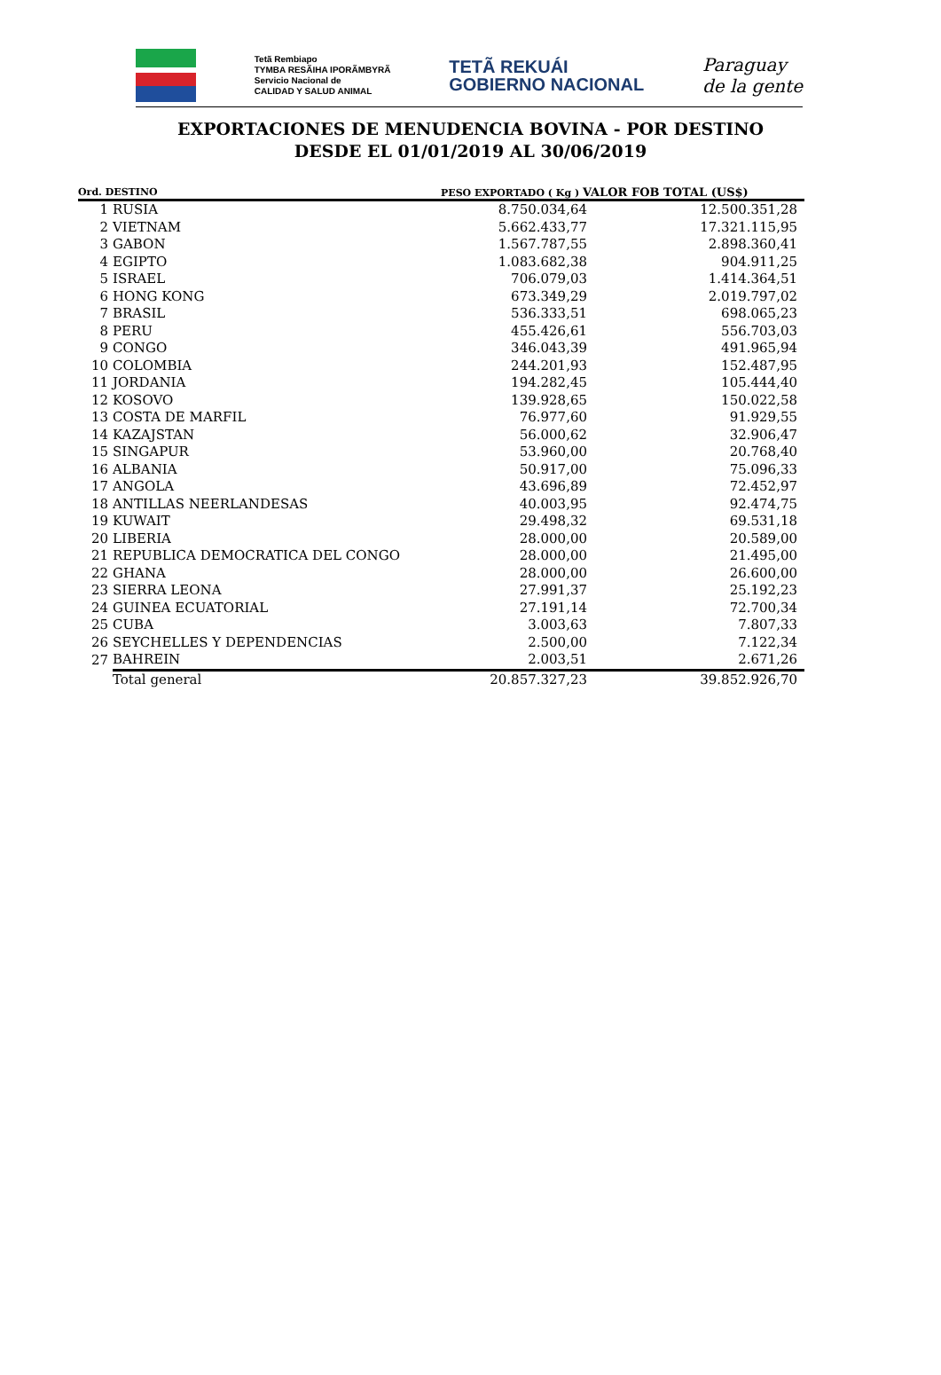Tetã Rembiapo
TYMBA RESÃIHA IPORÃMBYRÃ
Servicio Nacional de
CALIDAD Y SALUD ANIMAL
TETÃ REKUÁI
GOBIERNO NACIONAL
Paraguay
de la gente
EXPORTACIONES DE MENUDENCIA BOVINA - POR DESTINO
DESDE EL 01/01/2019 AL 30/06/2019
| Ord. DESTINO | | PESO EXPORTADO ( Kg ) VALOR FOB TOTAL (US$) | |
| --- | --- | --- | --- |
| 1 | RUSIA | 8.750.034,64 | 12.500.351,28 |
| 2 | VIETNAM | 5.662.433,77 | 17.321.115,95 |
| 3 | GABON | 1.567.787,55 | 2.898.360,41 |
| 4 | EGIPTO | 1.083.682,38 | 904.911,25 |
| 5 | ISRAEL | 706.079,03 | 1.414.364,51 |
| 6 | HONG KONG | 673.349,29 | 2.019.797,02 |
| 7 | BRASIL | 536.333,51 | 698.065,23 |
| 8 | PERU | 455.426,61 | 556.703,03 |
| 9 | CONGO | 346.043,39 | 491.965,94 |
| 10 | COLOMBIA | 244.201,93 | 152.487,95 |
| 11 | JORDANIA | 194.282,45 | 105.444,40 |
| 12 | KOSOVO | 139.928,65 | 150.022,58 |
| 13 | COSTA DE MARFIL | 76.977,60 | 91.929,55 |
| 14 | KAZAJSTAN | 56.000,62 | 32.906,47 |
| 15 | SINGAPUR | 53.960,00 | 20.768,40 |
| 16 | ALBANIA | 50.917,00 | 75.096,33 |
| 17 | ANGOLA | 43.696,89 | 72.452,97 |
| 18 | ANTILLAS NEERLANDESAS | 40.003,95 | 92.474,75 |
| 19 | KUWAIT | 29.498,32 | 69.531,18 |
| 20 | LIBERIA | 28.000,00 | 20.589,00 |
| 21 | REPUBLICA DEMOCRATICA DEL CONGO | 28.000,00 | 21.495,00 |
| 22 | GHANA | 28.000,00 | 26.600,00 |
| 23 | SIERRA LEONA | 27.991,37 | 25.192,23 |
| 24 | GUINEA ECUATORIAL | 27.191,14 | 72.700,34 |
| 25 | CUBA | 3.003,63 | 7.807,33 |
| 26 | SEYCHELLES Y DEPENDENCIAS | 2.500,00 | 7.122,34 |
| 27 | BAHREIN | 2.003,51 | 2.671,26 |
| | Total general | 20.857.327,23 | 39.852.926,70 |